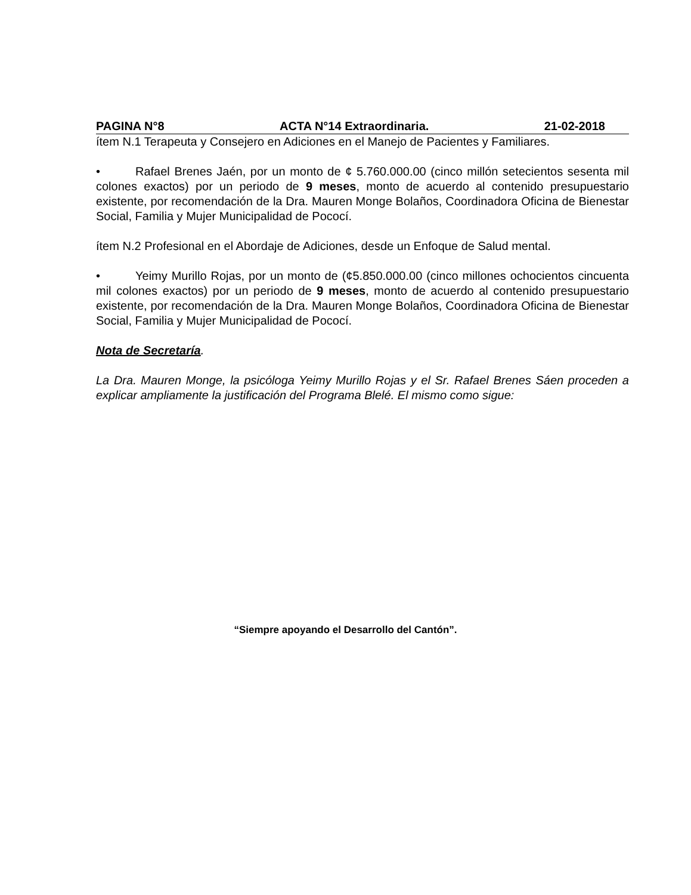PAGINA N°8 ACTA N°14 Extraordinaria. 21-02-2018
ítem N.1 Terapeuta y Consejero en Adiciones en el Manejo de Pacientes y Familiares.
• Rafael Brenes Jaén, por un monto de ¢ 5.760.000.00 (cinco millón setecientos sesenta mil colones exactos) por un periodo de 9 meses, monto de acuerdo al contenido presupuestario existente, por recomendación de la Dra. Mauren Monge Bolaños, Coordinadora Oficina de Bienestar Social, Familia y Mujer Municipalidad de Pococí.
ítem N.2 Profesional en el Abordaje de Adiciones, desde un Enfoque de Salud mental.
• Yeimy Murillo Rojas, por un monto de (¢5.850.000.00 (cinco millones ochocientos cincuenta mil colones exactos) por un periodo de 9 meses, monto de acuerdo al contenido presupuestario existente, por recomendación de la Dra. Mauren Monge Bolaños, Coordinadora Oficina de Bienestar Social, Familia y Mujer Municipalidad de Pococí.
Nota de Secretaría.
La Dra. Mauren Monge, la psicóloga Yeimy Murillo Rojas y el Sr. Rafael Brenes Sáen proceden a explicar ampliamente la justificación del Programa Blelé. El mismo como sigue:
“Siempre apoyando el Desarrollo del Cantón”.